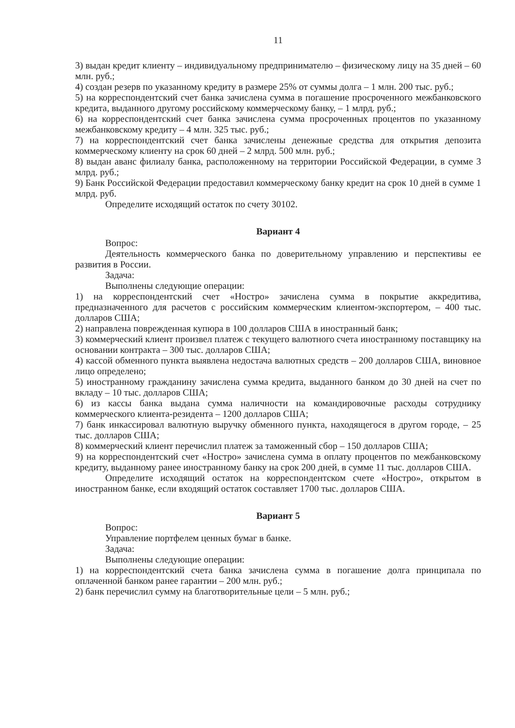11
3) выдан кредит клиенту – индивидуальному предпринимателю – физическому лицу на 35 дней – 60 млн. руб.;
4) создан резерв по указанному кредиту в размере 25% от суммы долга – 1 млн. 200 тыс. руб.;
5) на корреспондентский счет банка зачислена сумма в погашение просроченного межбанковского кредита, выданного другому российскому коммерческому банку, – 1 млрд. руб.;
6) на корреспондентский счет банка зачислена сумма просроченных процентов по указанному межбанковскому кредиту – 4 млн. 325 тыс. руб.;
7) на корреспондентский счет банка зачислены денежные средства для открытия депозита коммерческому клиенту на срок 60 дней – 2 млрд. 500 млн. руб.;
8) выдан аванс филиалу банка, расположенному на территории Российской Федерации, в сумме 3 млрд. руб.;
9) Банк Российской Федерации предоставил коммерческому банку кредит на срок 10 дней в сумме 1 млрд. руб.
Определите исходящий остаток по счету 30102.
Вариант 4
Вопрос:
Деятельность коммерческого банка по доверительному управлению и перспективы ее развития в России.
Задача:
Выполнены следующие операции:
1) на корреспондентский счет «Ностро» зачислена сумма в покрытие аккредитива, предназначенного для расчетов с российским коммерческим клиентом-экспортером, – 400 тыс. долларов США;
2) направлена поврежденная купюра в 100 долларов США в иностранный банк;
3) коммерческий клиент произвел платеж с текущего валютного счета иностранному поставщику на основании контракта – 300 тыс. долларов США;
4) кассой обменного пункта выявлена недостача валютных средств – 200 долларов США, виновное лицо определено;
5) иностранному гражданину зачислена сумма кредита, выданного банком до 30 дней на счет по вкладу – 10 тыс. долларов США;
6) из кассы банка выдана сумма наличности на командировочные расходы сотруднику коммерческого клиента-резидента – 1200 долларов США;
7) банк инкассировал валютную выручку обменного пункта, находящегося в другом городе, – 25 тыс. долларов США;
8) коммерческий клиент перечислил платеж за таможенный сбор – 150 долларов США;
9) на корреспондентский счет «Ностро» зачислена сумма в оплату процентов по межбанковскому кредиту, выданному ранее иностранному банку на срок 200 дней, в сумме 11 тыс. долларов США.
Определите исходящий остаток на корреспондентском счете «Ностро», открытом в иностранном банке, если входящий остаток составляет 1700 тыс. долларов США.
Вариант 5
Вопрос:
Управление портфелем ценных бумаг в банке.
Задача:
Выполнены следующие операции:
1) на корреспондентский счета банка зачислена сумма в погашение долга принципала по оплаченной банком ранее гарантии – 200 млн. руб.;
2) банк перечислил сумму на благотворительные цели – 5 млн. руб.;